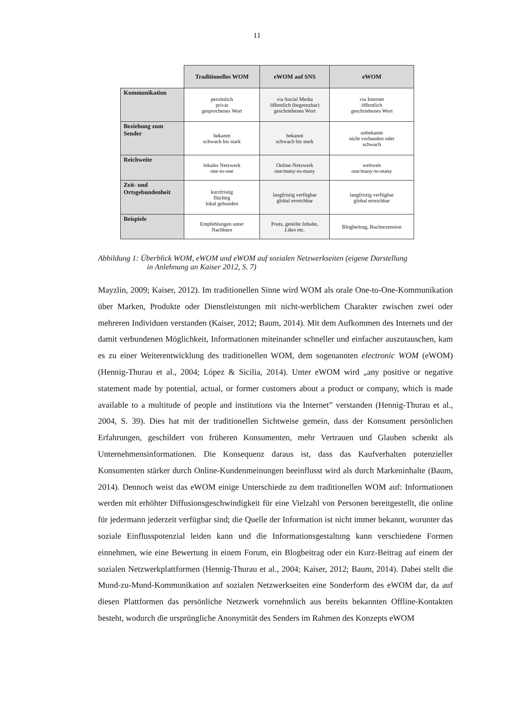11
| | Traditionelles WOM | eWOM auf SNS | eWOM |
| --- | --- | --- | --- |
| Kommunikation | persönlich privat gesprochenes Wort | via Social Media öffentlich (begrenzbar) geschriebenes Wort | via Internet öffentlich geschriebenes Wort |
| Beziehung zum Sender | bekannt schwach bis stark | bekannt schwach bis stark | unbekannt nicht vorhanden oder schwach |
| Reichweite | lokales Netzwerk one-to-one | Online-Netzwerk one/many-to-many | weltweit one/many-to-many |
| Zeit- und Ortsgebundenheit | kurzfristig flüchtig lokal gebunden | langfristig verfügbar global erreichbar | langfristig verfügbar global erreichbar |
| Beispiele | Empfehlungen unter Nachbarn | Posts, geteilte Inhalte, Likes etc. | Blogbeitrag, Buchrezension |
Abbildung 1: Überblick WOM, eWOM und eWOM auf sozialen Netzwerkseiten (eigene Darstellung
in Anlehnung an Kaiser 2012, S. 7)
Mayzlin, 2009; Kaiser, 2012). Im traditionellen Sinne wird WOM als orale One-to-One-Kommunikation über Marken, Produkte oder Dienstleistungen mit nicht-werblichem Charakter zwischen zwei oder mehreren Individuen verstanden (Kaiser, 2012; Baum, 2014). Mit dem Aufkommen des Internets und der damit verbundenen Möglichkeit, Informationen miteinander schneller und einfacher auszutauschen, kam es zu einer Weiterentwicklung des traditionellen WOM, dem sogenannten electronic WOM (eWOM) (Hennig-Thurau et al., 2004; López & Sicilia, 2014). Unter eWOM wird „any positive or negative statement made by potential, actual, or former customers about a product or company, which is made available to a multitude of people and institutions via the Internet” verstanden (Hennig-Thurau et al., 2004, S. 39). Dies hat mit der traditionellen Sichtweise gemein, dass der Konsument persönlichen Erfahrungen, geschildert von früheren Konsumenten, mehr Vertrauen und Glauben schenkt als Unternehmensinformationen. Die Konsequenz daraus ist, dass das Kaufverhalten potenzieller Konsumenten stärker durch Online-Kundenmeinungen beeinflusst wird als durch Markeninhalte (Baum, 2014). Dennoch weist das eWOM einige Unterschiede zu dem traditionellen WOM auf: Informationen werden mit erhöhter Diffusionsgeschwindigkeit für eine Vielzahl von Personen bereitgestellt, die online für jedermann jederzeit verfügbar sind; die Quelle der Information ist nicht immer bekannt, worunter das soziale Einflusspotenzial leiden kann und die Informationsgestaltung kann verschiedene Formen einnehmen, wie eine Bewertung in einem Forum, ein Blogbeitrag oder ein Kurz-Beitrag auf einem der sozialen Netzwerkplattformen (Hennig-Thurau et al., 2004; Kaiser, 2012; Baum, 2014). Dabei stellt die Mund-zu-Mund-Kommunikation auf sozialen Netzwerkseiten eine Sonderform des eWOM dar, da auf diesen Plattformen das persönliche Netzwerk vornehmlich aus bereits bekannten Offline-Kontakten besteht, wodurch die ursprüngliche Anonymität des Senders im Rahmen des Konzepts eWOM